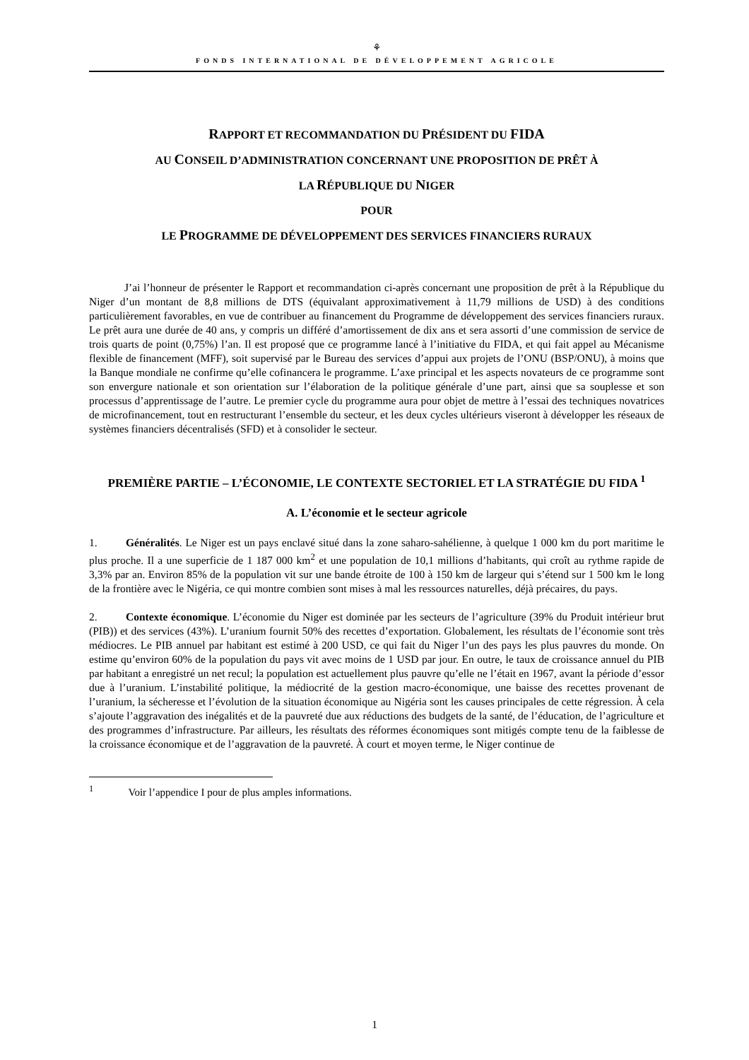⚘
FONDS INTERNATIONAL DE DÉVELOPPEMENT AGRICOLE
RAPPORT ET RECOMMANDATION DU PRÉSIDENT DU FIDA
AU CONSEIL D’ADMINISTRATION CONCERNANT UNE PROPOSITION DE PRÊT À
LA RÉPUBLIQUE DU NIGER
POUR
LE PROGRAMME DE DÉVELOPPEMENT DES SERVICES FINANCIERS RURAUX
J’ai l’honneur de présenter le Rapport et recommandation ci-après concernant une proposition de prêt à la République du Niger d’un montant de 8,8 millions de DTS (équivalant approximativement à 11,79 millions de USD) à des conditions particulièrement favorables, en vue de contribuer au financement du Programme de développement des services financiers ruraux. Le prêt aura une durée de 40 ans, y compris un différé d’amortissement de dix ans et sera assorti d’une commission de service de trois quarts de point (0,75%) l’an. Il est proposé que ce programme lancé à l’initiative du FIDA, et qui fait appel au Mécanisme flexible de financement (MFF), soit supervisé par le Bureau des services d’appui aux projets de l’ONU (BSP/ONU), à moins que la Banque mondiale ne confirme qu’elle cofinancera le programme. L’axe principal et les aspects novateurs de ce programme sont son envergure nationale et son orientation sur l’élaboration de la politique générale d’une part, ainsi que sa souplesse et son processus d’apprentissage de l’autre. Le premier cycle du programme aura pour objet de mettre à l’essai des techniques novatrices de microfinancement, tout en restructurant l’ensemble du secteur, et les deux cycles ultérieurs viseront à développer les réseaux de systèmes financiers décentralisés (SFD) et à consolider le secteur.
PREMIÈRE PARTIE – L’ÉCONOMIE, LE CONTEXTE SECTORIEL ET LA STRATÉGIE DU FIDA <sup>1</sup>
A. L’économie et le secteur agricole
1. Généralités. Le Niger est un pays enclavé situé dans la zone saharo-sahélienne, à quelque 1 000 km du port maritime le plus proche. Il a une superficie de 1 187 000 km<sup>2</sup> et une population de 10,1 millions d’habitants, qui croît au rythme rapide de 3,3% par an. Environ 85% de la population vit sur une bande étroite de 100 à 150 km de largeur qui s’étend sur 1 500 km le long de la frontière avec le Nigéria, ce qui montre combien sont mises à mal les ressources naturelles, déjà précaires, du pays.
2. Contexte économique. L’économie du Niger est dominée par les secteurs de l’agriculture (39% du Produit intérieur brut (PIB)) et des services (43%). L’uranium fournit 50% des recettes d’exportation. Globalement, les résultats de l’économie sont très médiocres. Le PIB annuel par habitant est estimé à 200 USD, ce qui fait du Niger l’un des pays les plus pauvres du monde. On estime qu’environ 60% de la population du pays vit avec moins de 1 USD par jour. En outre, le taux de croissance annuel du PIB par habitant a enregistré un net recul; la population est actuellement plus pauvre qu’elle ne l’était en 1967, avant la période d’essor due à l’uranium. L’instabilité politique, la médiocrité de la gestion macro-économique, une baisse des recettes provenant de l’uranium, la sécheresse et l’évolution de la situation économique au Nigéria sont les causes principales de cette régression. À cela s’ajoute l’aggravation des inégalités et de la pauvreté due aux réductions des budgets de la santé, de l’éducation, de l’agriculture et des programmes d’infrastructure. Par ailleurs, les résultats des réformes économiques sont mitigés compte tenu de la faiblesse de la croissance économique et de l’aggravation de la pauvreté. À court et moyen terme, le Niger continue de
<sup>1</sup> Voir l’appendice I pour de plus amples informations.
1